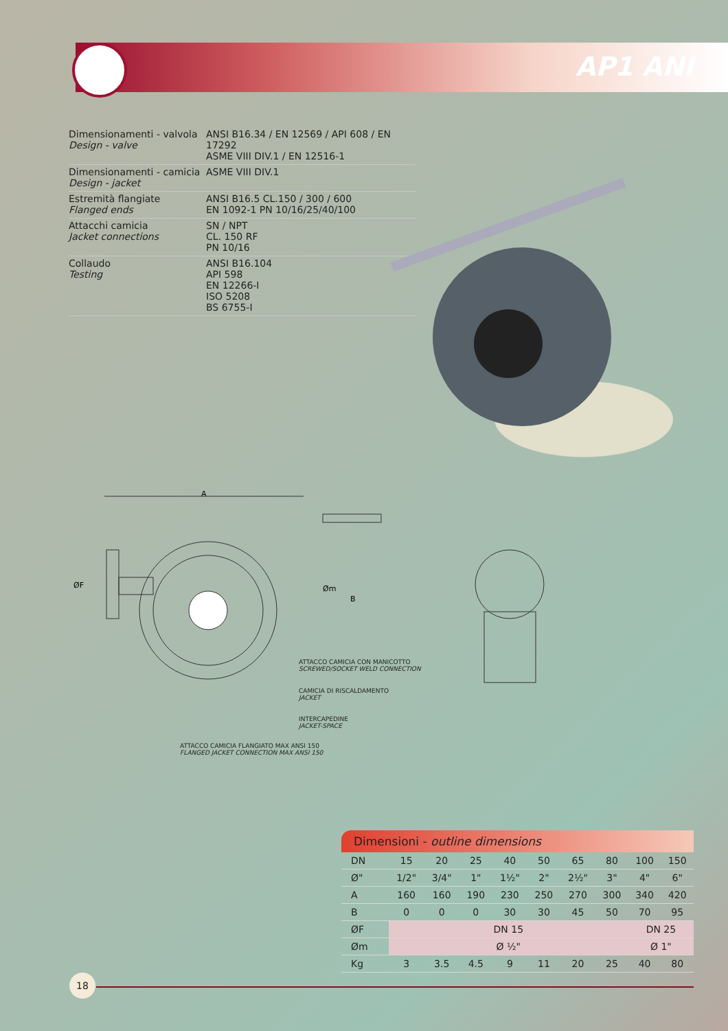AP1 ANI
| Dimensionamenti - valvola Design - valve | ANSI B16.34 / EN 12569 / API 608 / EN 17292 ASME VIII DIV.1 / EN 12516-1 |
| Dimensionamenti - camicia Design - jacket | ASME VIII DIV.1 |
| Estremità flangiate Flanged ends | ANSI B16.5 CL.150 / 300 / 600 EN 1092-1 PN 10/16/25/40/100 |
| Attacchi camicia Jacket connections | SN / NPT CL. 150 RF PN 10/16 |
| Collaudo Testing | ANSI B16.104 API 598 EN 12266-I ISO 5208 BS 6755-I |
A
ØF
Øm
B
ATTACCO CAMICIA CON MANICOTTO
SCREWED/SOCKET WELD CONNECTION
CAMICIA DI RISCALDAMENTO
JACKET
INTERCAPEDINE
JACKET-SPACE
ATTACCO CAMICIA FLANGIATO MAX ANSI 150
FLANGED JACKET CONNECTION MAX ANSI 150
Dimensioni - outline dimensions
| DN | 15 | 20 | 25 | 40 | 50 | 65 | 80 | 100 | 150 |
| Ø" | 1/2" | 3/4" | 1" | 1½" | 2" | 2½" | 3" | 4" | 6" |
| A | 160 | 160 | 190 | 230 | 250 | 270 | 300 | 340 | 420 |
| B | 0 | 0 | 0 | 30 | 30 | 45 | 50 | 70 | 95 |
| ØF | DN 15 | | | | | | | DN 25 | |
| Øm | Ø ½" | | | | | | | Ø 1" | |
| Kg | 3 | 3.5 | 4.5 | 9 | 11 | 20 | 25 | 40 | 80 |
18